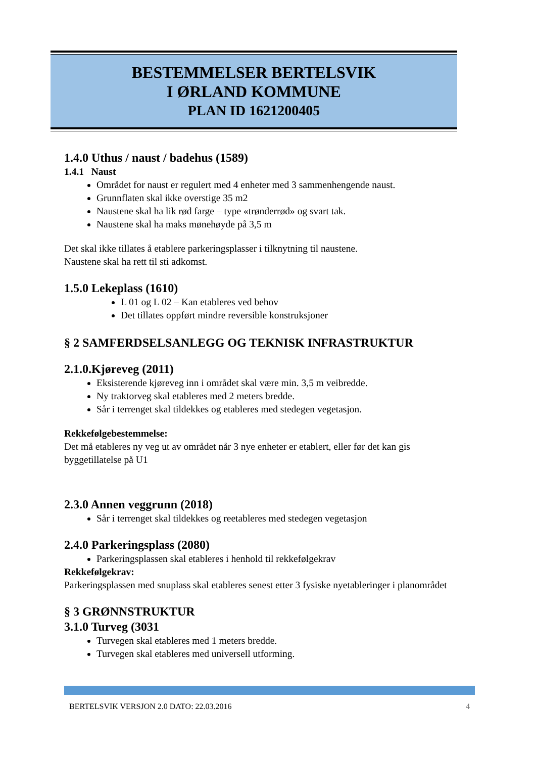BESTEMMELSER BERTELSVIK
I ØRLAND KOMMUNE
PLAN ID 1621200405
1.4.0 Uthus / naust / badehus (1589)
1.4.1 Naust
Området for naust er regulert med 4 enheter med 3 sammenhengende naust.
Grunnflaten skal ikke overstige 35 m2
Naustene skal ha lik rød farge – type «trønderrød» og svart tak.
Naustene skal ha maks mønehøyde på 3,5 m
Det skal ikke tillates å etablere parkeringsplasser i tilknytning til naustene.
Naustene skal ha rett til sti adkomst.
1.5.0 Lekeplass (1610)
L 01 og L 02 – Kan etableres ved behov
Det tillates oppført mindre reversible konstruksjoner
§ 2 SAMFERDSELSANLEGG OG TEKNISK INFRASTRUKTUR
2.1.0.Kjøreveg (2011)
Eksisterende kjøreveg inn i området skal være min. 3,5 m veibredde.
Ny traktorveg skal etableres med 2 meters bredde.
Sår i terrenget skal tildekkes og etableres med stedegen vegetasjon.
Rekkefølgebestemmelse:
Det må etableres ny veg ut av området når 3 nye enheter er etablert, eller før det kan gis byggetillatelse på U1
2.3.0 Annen veggrunn (2018)
Sår i terrenget skal tildekkes og reetableres med stedegen vegetasjon
2.4.0 Parkeringsplass (2080)
Parkeringsplassen skal etableres i henhold til rekkefølgekrav
Rekkefølgekrav:
Parkeringsplassen med snuplass skal etableres senest etter 3 fysiske nyetableringer i planområdet
§ 3 GRØNNSTRUKTUR
3.1.0 Turveg (3031
Turvegen skal etableres med 1 meters bredde.
Turvegen skal etableres med universell utforming.
BERTELSVIK VERSJON 2.0 DATO: 22.03.2016 4